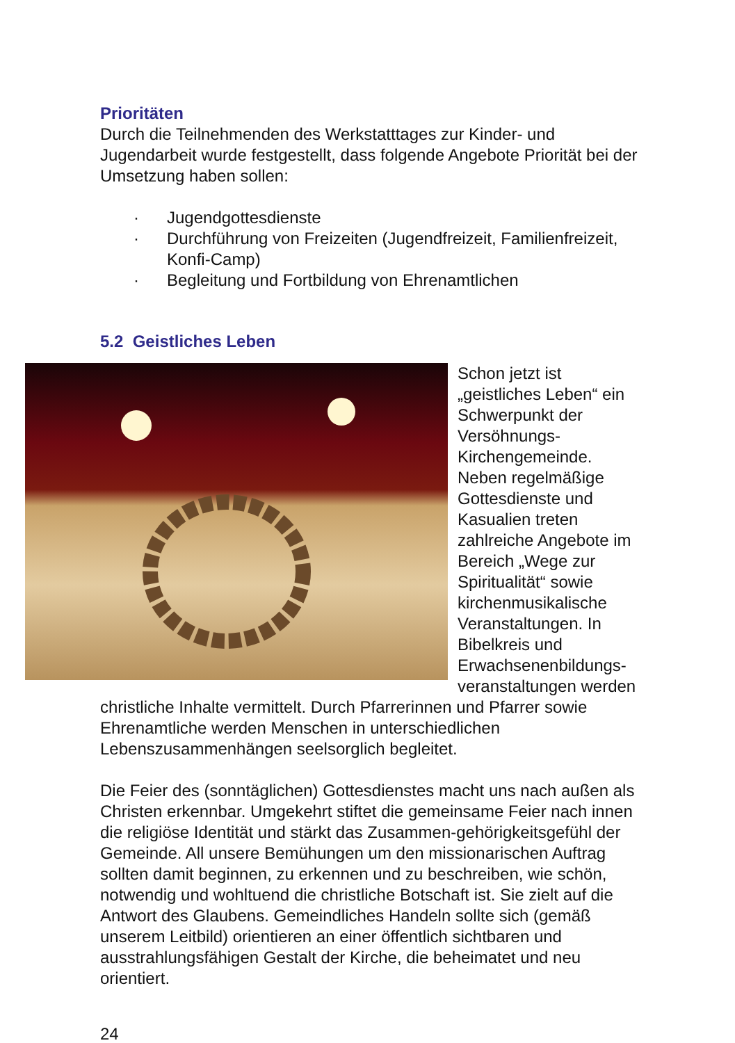Prioritäten
Durch die Teilnehmenden des Werkstatttages zur Kinder- und Jugendarbeit wurde festgestellt, dass folgende Angebote Priorität bei der Umsetzung haben sollen:
· Jugendgottesdienste
· Durchführung von Freizeiten (Jugendfreizeit, Familienfreizeit, Konfi-Camp)
· Begleitung und Fortbildung von Ehrenamtlichen
5.2 Geistliches Leben
Schon jetzt ist „geistliches Leben“ ein Schwerpunkt der Versöhnungs-Kirchengemeinde. Neben regelmäßige Gottesdienste und Kasualien treten zahlreiche Angebote im Bereich „Wege zur Spiritualität“ sowie kirchenmusikalische Veranstaltungen. In Bibelkreis und Erwachsenenbildungs-veranstaltungen werden christliche Inhalte vermittelt. Durch Pfarrerinnen und Pfarrer sowie Ehrenamtliche werden Menschen in unterschiedlichen Lebenszusammenhängen seelsorglich begleitet.
Die Feier des (sonntäglichen) Gottesdienstes macht uns nach außen als Christen erkennbar. Umgekehrt stiftet die gemeinsame Feier nach innen die religiöse Identität und stärkt das Zusammen-gehörigkeitsgefühl der Gemeinde. All unsere Bemühungen um den missionarischen Auftrag sollten damit beginnen, zu erkennen und zu beschreiben, wie schön, notwendig und wohltuend die christliche Botschaft ist. Sie zielt auf die Antwort des Glaubens. Gemeindliches Handeln sollte sich (gemäß unserem Leitbild) orientieren an einer öffentlich sichtbaren und ausstrahlungsfähigen Gestalt der Kirche, die beheimatet und neu orientiert.
24